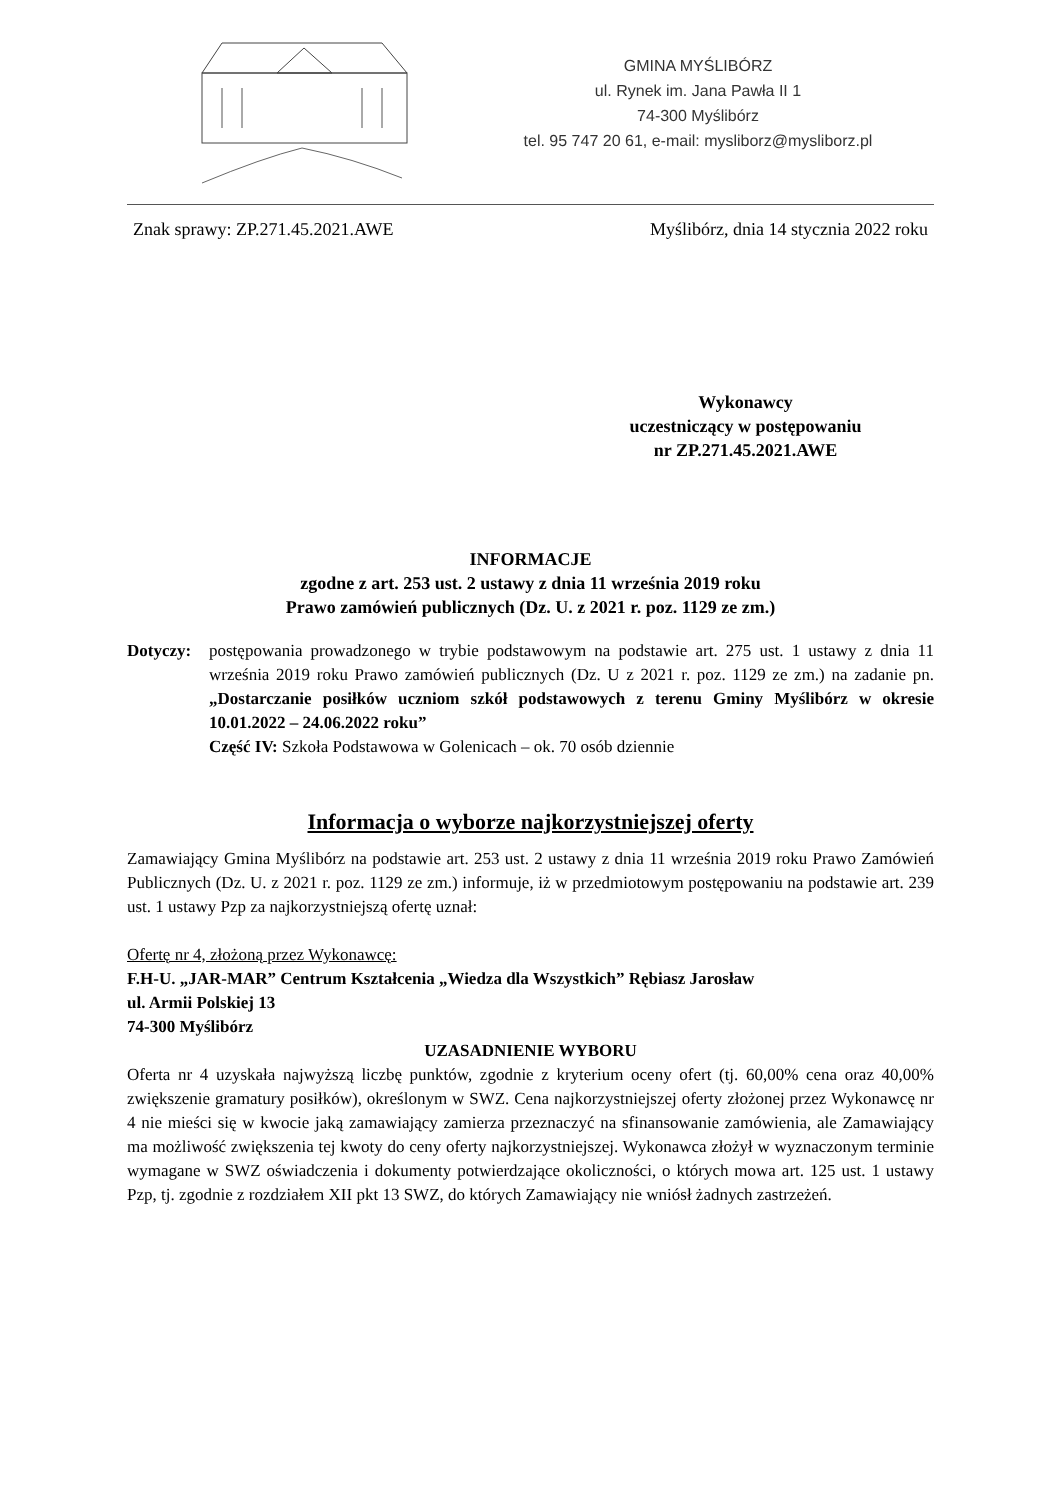GMINA MYŚLIBÓRZ
ul. Rynek im. Jana Pawła II 1
74-300 Myślibórz
tel. 95 747 20 61, e-mail: mysliborz@mysliborz.pl
Znak sprawy: ZP.271.45.2021.AWE Myślibórz, dnia 14 stycznia 2022 roku
Wykonawcy
uczestniczący w postępowaniu
nr ZP.271.45.2021.AWE
INFORMACJE
zgodne z art. 253 ust. 2 ustawy z dnia 11 września 2019 roku
Prawo zamówień publicznych (Dz. U. z 2021 r. poz. 1129 ze zm.)
Dotyczy: postępowania prowadzonego w trybie podstawowym na podstawie art. 275 ust. 1 ustawy z dnia 11 września 2019 roku Prawo zamówień publicznych (Dz. U z 2021 r. poz. 1129 ze zm.) na zadanie pn. „Dostarczanie posiłków uczniom szkół podstawowych z terenu Gminy Myślibórz w okresie 10.01.2022 – 24.06.2022 roku”
Część IV: Szkoła Podstawowa w Golenicach – ok. 70 osób dziennie
Informacja o wyborze najkorzystniejszej oferty
Zamawiający Gmina Myślibórz na podstawie art. 253 ust. 2 ustawy z dnia 11 września 2019 roku Prawo Zamówień Publicznych (Dz. U. z 2021 r. poz. 1129 ze zm.) informuje, iż w przedmiotowym postępowaniu na podstawie art. 239 ust. 1 ustawy Pzp za najkorzystniejszą ofertę uznał:
Ofertę nr 4, złożoną przez Wykonawcę:
F.H-U. „JAR-MAR” Centrum Kształcenia „Wiedza dla Wszystkich” Rębiasz Jarosław
ul. Armii Polskiej 13
74-300 Myślibórz
UZASADNIENIE WYBORU
Oferta nr 4 uzyskała najwyższą liczbę punktów, zgodnie z kryterium oceny ofert (tj. 60,00% cena oraz 40,00% zwiększenie gramatury posiłków), określonym w SWZ. Cena najkorzystniejszej oferty złożonej przez Wykonawcę nr 4 nie mieści się w kwocie jaką zamawiający zamierza przeznaczyć na sfinansowanie zamówienia, ale Zamawiający ma możliwość zwiększenia tej kwoty do ceny oferty najkorzystniejszej. Wykonawca złożył w wyznaczonym terminie wymagane w SWZ oświadczenia i dokumenty potwierdzające okoliczności, o których mowa art. 125 ust. 1 ustawy Pzp, tj. zgodnie z rozdziałem XII pkt 13 SWZ, do których Zamawiający nie wniósł żadnych zastrzeżeń.